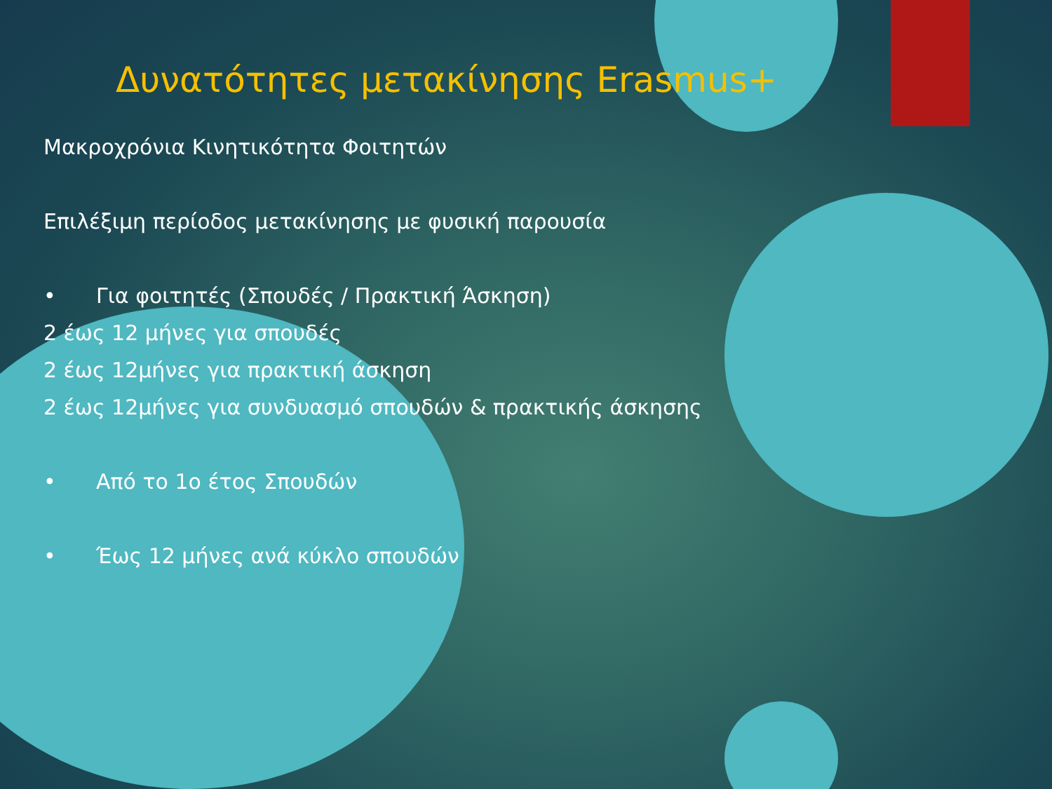Δυνατότητες μετακίνησης Erasmus+
Μακροχρόνια Κινητικότητα Φοιτητών
Επιλέξιμη περίοδος μετακίνησης με φυσική παρουσία
• Για φοιτητές (Σπουδές / Πρακτική Άσκηση)
2 έως 12 μήνες για σπουδές
2 έως 12μήνες για πρακτική άσκηση
2 έως 12μήνες για συνδυασμό σπουδών & πρακτικής άσκησης
• Από το 1ο έτος Σπουδών
• Έως 12 μήνες ανά κύκλο σπουδών